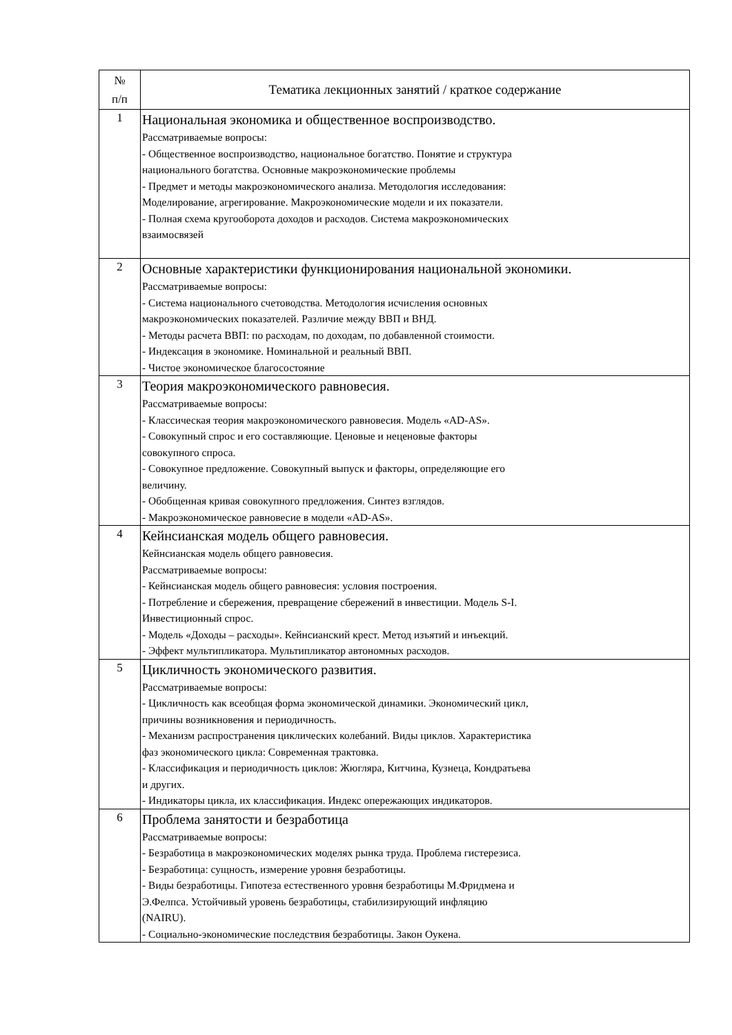| № п/п | Тематика лекционных занятий / краткое содержание |
| --- | --- |
| 1 | Национальная экономика и общественное воспроизводство. Рассматриваемые вопросы: - Общественное воспроизводство, национальное богатство. Понятие и структура национального богатства. Основные макроэкономические проблемы - Предмет и методы макроэкономического анализа. Методология исследования: Моделирование, агрегирование. Макроэкономические модели и их показатели. - Полная схема кругооборота доходов и расходов. Система макроэкономических взаимосвязей |
| 2 | Основные характеристики функционирования национальной экономики. Рассматриваемые вопросы: - Система национального счетоводства. Методология исчисления основных макроэкономических показателей. Различие между ВВП и ВНД. - Методы расчета ВВП: по расходам, по доходам, по добавленной стоимости. - Индексация в экономике. Номинальной и реальный ВВП. - Чистое экономическое благосостояние |
| 3 | Теория макроэкономического равновесия. Рассматриваемые вопросы: - Классическая теория макроэкономического равновесия. Модель «AD-AS». - Совокупный спрос и его составляющие. Ценовые и неценовые факторы совокупного спроса. - Совокупное предложение. Совокупный выпуск и факторы, определяющие его величину. - Обобщенная кривая совокупного предложения. Синтез взглядов. - Макроэкономическое равновесие в модели «AD-AS». |
| 4 | Кейнсианская модель общего равновесия. Кейнсианская модель общего равновесия. Рассматриваемые вопросы: - Кейнсианская модель общего равновесия: условия построения. - Потребление и сбережения, превращение сбережений в инвестиции. Модель S-I. Инвестиционный спрос. - Модель «Доходы – расходы». Кейнсианский крест. Метод изъятий и инъекций. - Эффект мультипликатора. Мультипликатор автономных расходов. |
| 5 | Цикличность экономического развития. Рассматриваемые вопросы: - Цикличность как всеобщая форма экономической динамики. Экономический цикл, причины возникновения и периодичность. - Механизм распространения циклических колебаний. Виды циклов. Характеристика фаз экономического цикла: Современная трактовка. - Классификация и периодичность циклов: Жюгляра, Китчина, Кузнеца, Кондратьева и других. - Индикаторы цикла, их классификация. Индекс опережающих индикаторов. |
| 6 | Проблема занятости и безработица Рассматриваемые вопросы: - Безработица в макроэкономических моделях рынка труда. Проблема гистерезиса. - Безработица: сущность, измерение уровня безработицы. - Виды безработицы. Гипотеза естественного уровня безработицы М.Фридмена и Э.Фелпса. Устойчивый уровень безработицы, стабилизирующий инфляцию (NAIRU). - Социально-экономические последствия безработицы. Закон Оукена. |